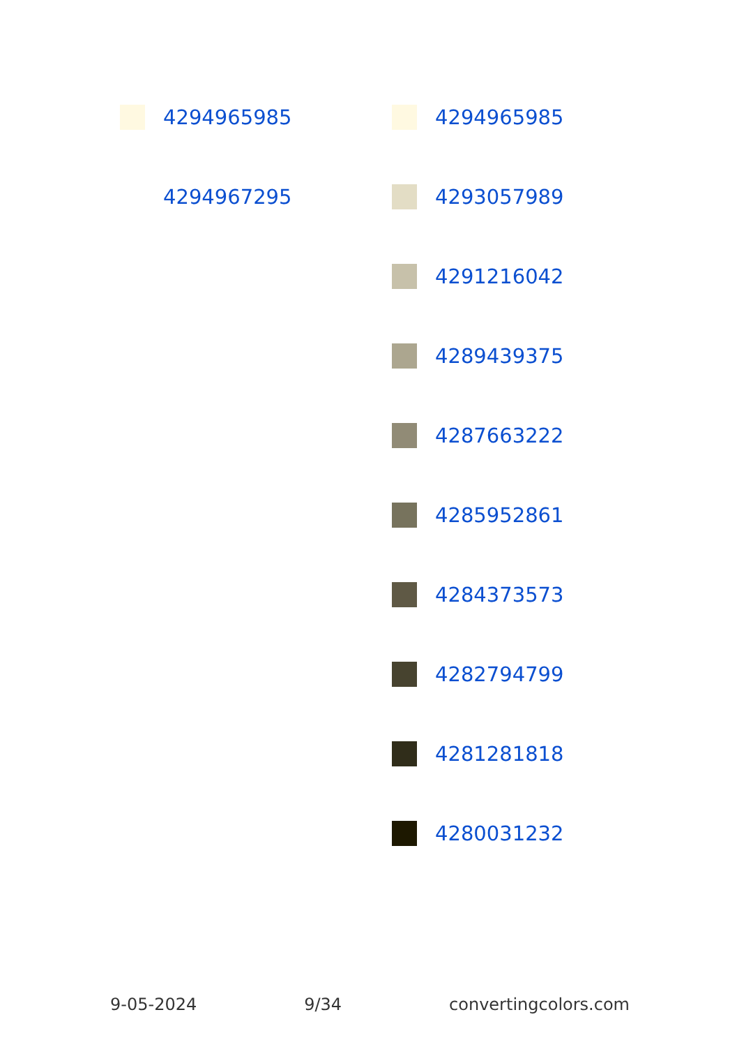4294965985
4294967295
4294965985
4293057989
4291216042
4289439375
4287663222
4285952861
4284373573
4282794799
4281281818
4280031232
9-05-2024 9/34 convertingcolors.com